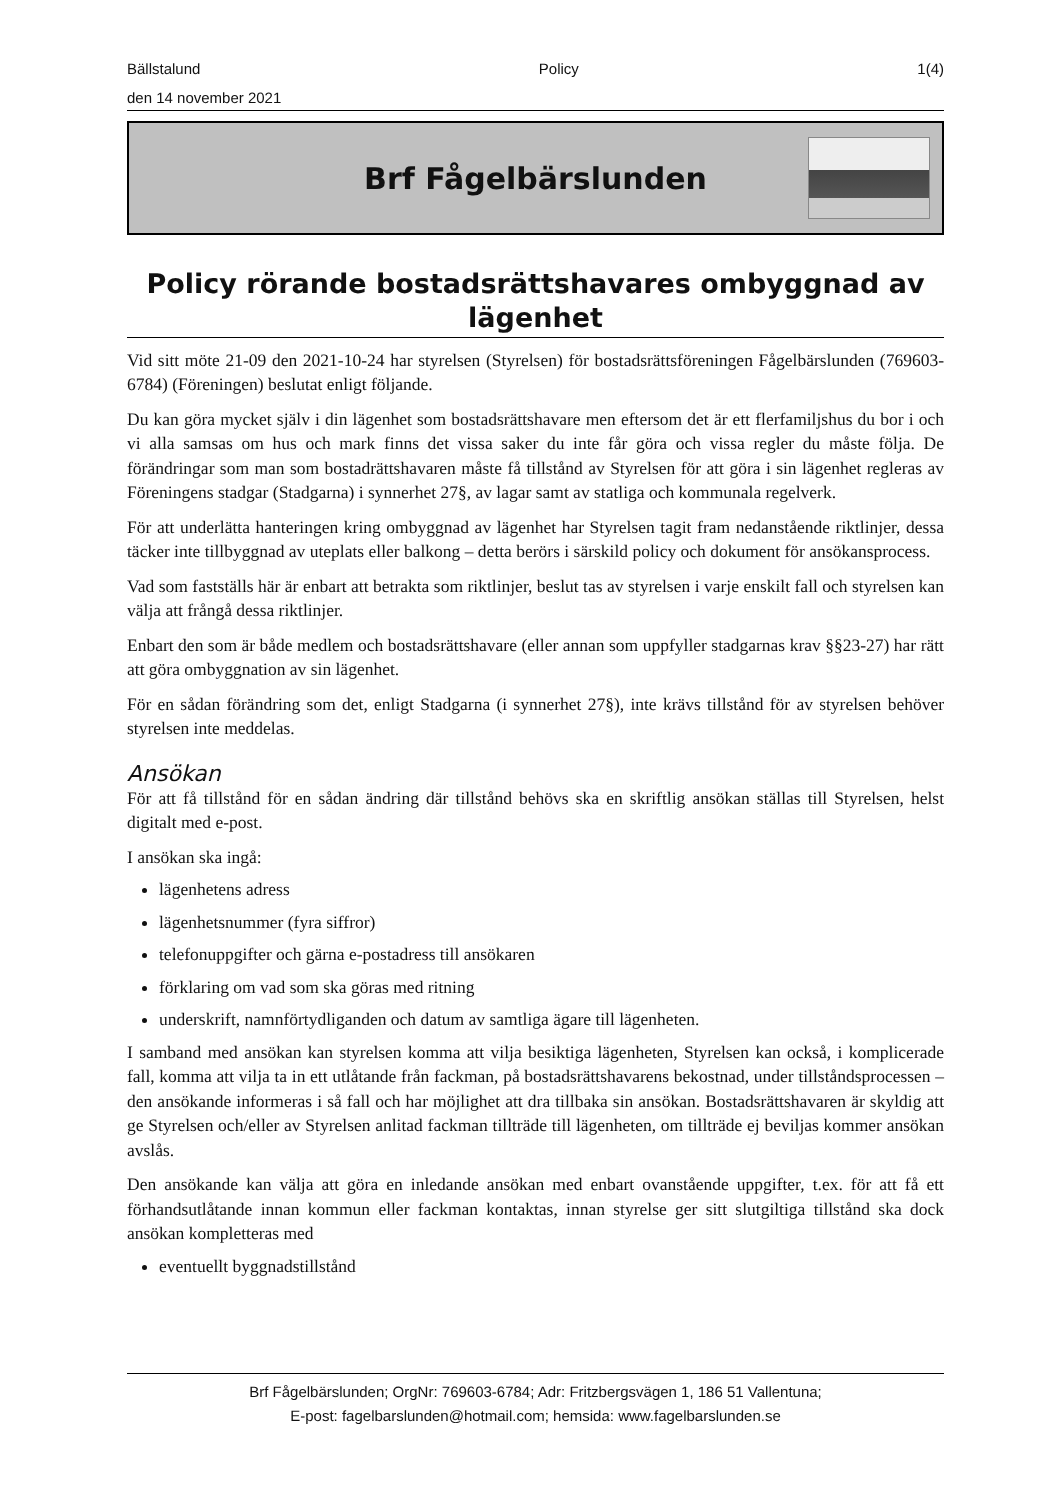Bällstalund Policy 1(4)
den 14 november 2021
Brf Fågelbärslunden
Policy rörande bostadsrättshavares ombyggnad av lägenhet
Vid sitt möte 21-09 den 2021-10-24 har styrelsen (Styrelsen) för bostadsrättsföreningen Fågelbärslunden (769603-6784) (Föreningen) beslutat enligt följande.
Du kan göra mycket själv i din lägenhet som bostadsrättshavare men eftersom det är ett flerfamiljshus du bor i och vi alla samsas om hus och mark finns det vissa saker du inte får göra och vissa regler du måste följa. De förändringar som man som bostadrättshavaren måste få tillstånd av Styrelsen för att göra i sin lägenhet regleras av Föreningens stadgar (Stadgarna) i synnerhet 27§, av lagar samt av statliga och kommunala regelverk.
För att underlätta hanteringen kring ombyggnad av lägenhet har Styrelsen tagit fram nedanstående riktlinjer, dessa täcker inte tillbyggnad av uteplats eller balkong – detta berörs i särskild policy och dokument för ansökansprocess.
Vad som fastställs här är enbart att betrakta som riktlinjer, beslut tas av styrelsen i varje enskilt fall och styrelsen kan välja att frångå dessa riktlinjer.
Enbart den som är både medlem och bostadsrättshavare (eller annan som uppfyller stadgarnas krav §§23-27) har rätt att göra ombyggnation av sin lägenhet.
För en sådan förändring som det, enligt Stadgarna (i synnerhet 27§), inte krävs tillstånd för av styrelsen behöver styrelsen inte meddelas.
Ansökan
För att få tillstånd för en sådan ändring där tillstånd behövs ska en skriftlig ansökan ställas till Styrelsen, helst digitalt med e-post.
I ansökan ska ingå:
lägenhetens adress
lägenhetsnummer (fyra siffror)
telefonuppgifter och gärna e-postadress till ansökaren
förklaring om vad som ska göras med ritning
underskrift, namnförtydliganden och datum av samtliga ägare till lägenheten.
I samband med ansökan kan styrelsen komma att vilja besiktiga lägenheten, Styrelsen kan också, i komplicerade fall, komma att vilja ta in ett utlåtande från fackman, på bostadsrättshavarens bekostnad, under tillståndsprocessen – den ansökande informeras i så fall och har möjlighet att dra tillbaka sin ansökan. Bostadsrättshavaren är skyldig att ge Styrelsen och/eller av Styrelsen anlitad fackman tillträde till lägenheten, om tillträde ej beviljas kommer ansökan avslås.
Den ansökande kan välja att göra en inledande ansökan med enbart ovanstående uppgifter, t.ex. för att få ett förhandsutlåtande innan kommun eller fackman kontaktas, innan styrelse ger sitt slutgiltiga tillstånd ska dock ansökan kompletteras med
eventuellt byggnadstillstånd
Brf Fågelbärslunden; OrgNr: 769603-6784; Adr: Fritzbergsvägen 1, 186 51 Vallentuna;
E-post: fagelbarslunden@hotmail.com; hemsida: www.fagelbarslunden.se